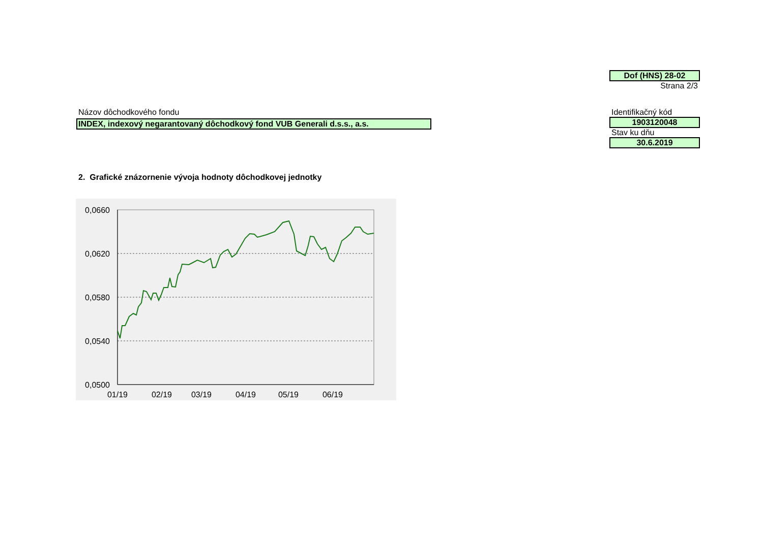Dof (HNS) 28-02
Strana 2/3
Názov dôchodkového fondu
INDEX, indexový negarantovaný dôchodkový fond VUB Generali d.s.s., a.s.
Identifikačný kód
1903120048
Stav ku dňu
30.6.2019
2. Grafické znázornenie vývoja hodnoty dôchodkovej jednotky
0,0660
0,0620
0,0580
0,0540
0,0500
01/19
02/19
03/19
04/19
05/19
06/19